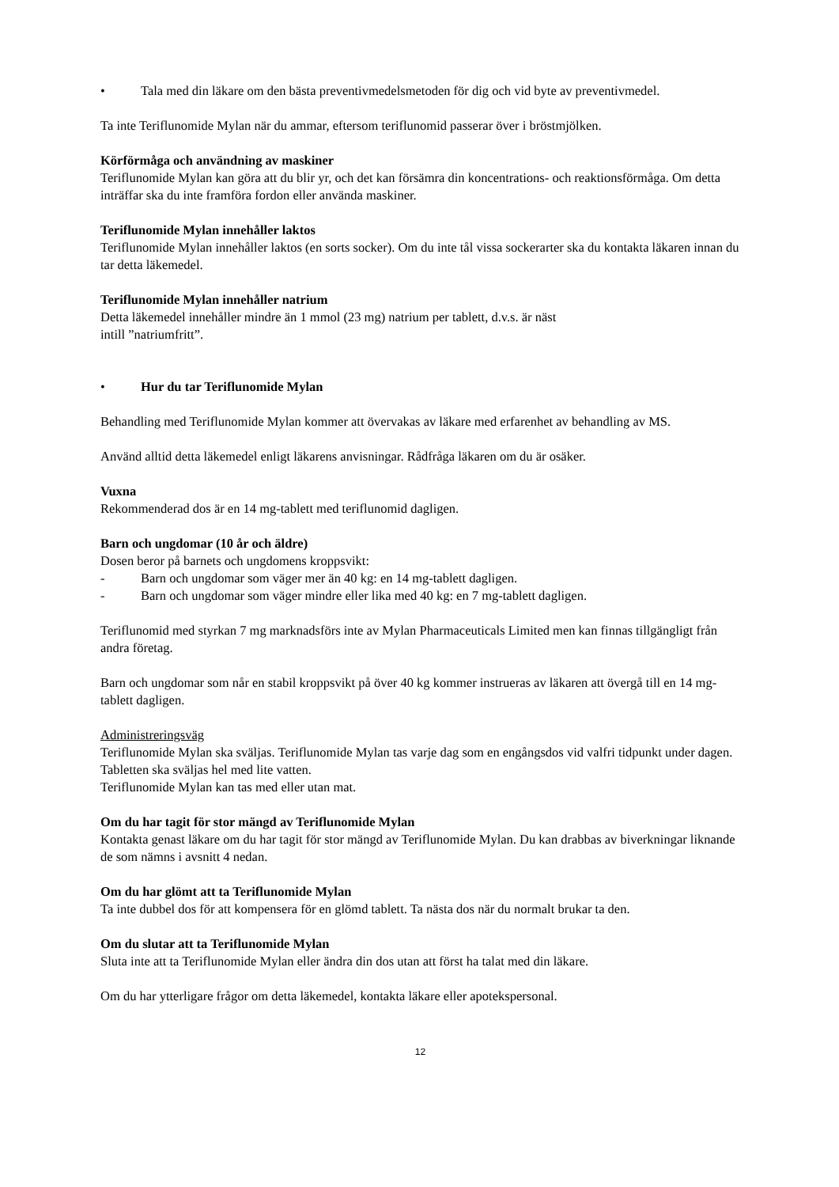• Tala med din läkare om den bästa preventivmedelsmetoden för dig och vid byte av preventivmedel.
Ta inte Teriflunomide Mylan när du ammar, eftersom teriflunomid passerar över i bröstmjölken.
Körförmåga och användning av maskiner
Teriflunomide Mylan kan göra att du blir yr, och det kan försämra din koncentrations- och reaktionsförmåga. Om detta inträffar ska du inte framföra fordon eller använda maskiner.
Teriflunomide Mylan innehåller laktos
Teriflunomide Mylan innehåller laktos (en sorts socker). Om du inte tål vissa sockerarter ska du kontakta läkaren innan du tar detta läkemedel.
Teriflunomide Mylan innehåller natrium
Detta läkemedel innehåller mindre än 1 mmol (23 mg) natrium per tablett, d.v.s. är näst
intill ”natriumfritt”.
• Hur du tar Teriflunomide Mylan
Behandling med Teriflunomide Mylan kommer att övervakas av läkare med erfarenhet av behandling av MS.
Använd alltid detta läkemedel enligt läkarens anvisningar. Rådfråga läkaren om du är osäker.
Vuxna
Rekommenderad dos är en 14 mg-tablett med teriflunomid dagligen.
Barn och ungdomar (10 år och äldre)
Dosen beror på barnets och ungdomens kroppsvikt:
- Barn och ungdomar som väger mer än 40 kg: en 14 mg-tablett dagligen.
- Barn och ungdomar som väger mindre eller lika med 40 kg: en 7 mg-tablett dagligen.
Teriflunomid med styrkan 7 mg marknadsförs inte av Mylan Pharmaceuticals Limited men kan finnas tillgängligt från andra företag.
Barn och ungdomar som når en stabil kroppsvikt på över 40 kg kommer instrueras av läkaren att övergå till en 14 mg-tablett dagligen.
Administreringsväg
Teriflunomide Mylan ska sväljas. Teriflunomide Mylan tas varje dag som en engångsdos vid valfri tidpunkt under dagen.
Tabletten ska sväljas hel med lite vatten.
Teriflunomide Mylan kan tas med eller utan mat.
Om du har tagit för stor mängd av Teriflunomide Mylan
Kontakta genast läkare om du har tagit för stor mängd av Teriflunomide Mylan. Du kan drabbas av biverkningar liknande de som nämns i avsnitt 4 nedan.
Om du har glömt att ta Teriflunomide Mylan
Ta inte dubbel dos för att kompensera för en glömd tablett. Ta nästa dos när du normalt brukar ta den.
Om du slutar att ta Teriflunomide Mylan
Sluta inte att ta Teriflunomide Mylan eller ändra din dos utan att först ha talat med din läkare.
Om du har ytterligare frågor om detta läkemedel, kontakta läkare eller apotekspersonal.
12